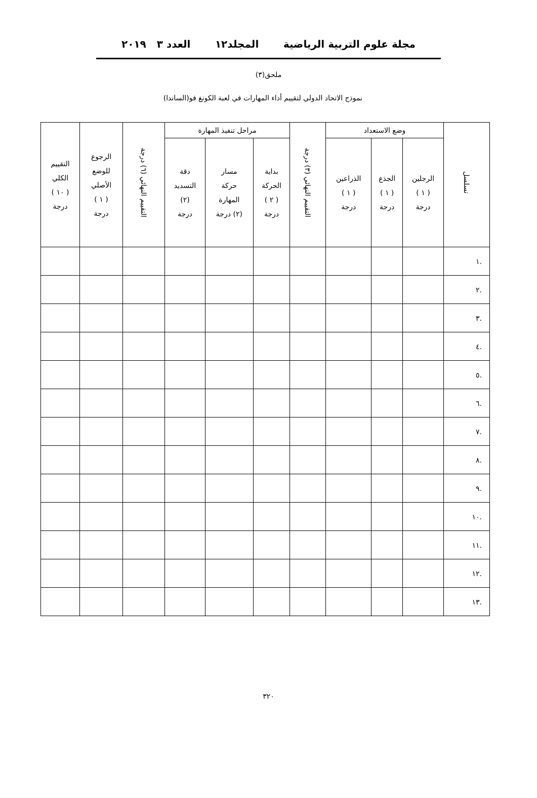مجلة علوم التربية الرياضية المجلد١٢ العدد ٣ ٢٠١٩
ملحق(٣)
نموذج الاتحاد الدولي لتقييم أداء المهارات في لعبة الكونغ فو(الساندا)
| تسلسل | وضع الاستعداد | | | التقييم النهائي (٣) درجة | مراحل تنفيذ المهارة | | | التقييم النهائي (٦) درجة | الرجوع للوضع الأصلي ( ١ ) درجة | التقييم الكلي ( ١٠ ) درجة |
| --- | --- | --- | --- | --- | --- | --- | --- | --- | --- | --- |
| | الرجلين ( ١ ) درجة | الجذع ( ١ ) درجة | الذراعين ( ١ ) درجة | | بداية الحركة ( ٢ ) درجة | مسار حركة المهارة (٢) درجة | دقة التسديد (٢) درجة | | | |
| .١ | | | | | | | | | | |
| .٢ | | | | | | | | | | |
| .٣ | | | | | | | | | | |
| .٤ | | | | | | | | | | |
| .٥ | | | | | | | | | | |
| .٦ | | | | | | | | | | |
| .٧ | | | | | | | | | | |
| .٨ | | | | | | | | | | |
| .٩ | | | | | | | | | | |
| .١٠ | | | | | | | | | | |
| .١١ | | | | | | | | | | |
| .١٢ | | | | | | | | | | |
| .١٣ | | | | | | | | | | |
٣٢٠